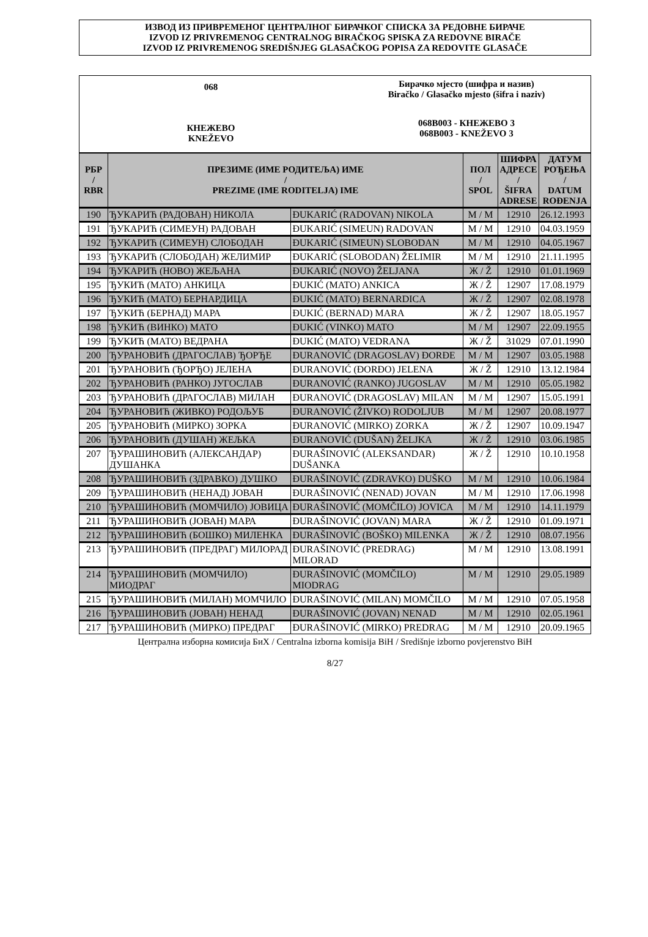ИЗВОД ИЗ ПРИВРЕМЕНОГ ЦЕНТРАЛНОГ БИРАЧКОГ СПИСКА ЗА РЕДОВНЕ БИРАЧЕ
IZVOD IZ PRIVREMENOG CENTRALNOG BIRAČKOG SPISKA ZA REDOVNE BIRAČE
IZVOD IZ PRIVREMENOG SREDIŠNJEG GLASAČKOG POPISA ZA REDOVITE GLASAČE
068
КНЕЖЕВО
KNEŽEVO
Бирачко мјесто (шифра и назив)
Biračko / Glasačko mjesto (šifra i naziv)
068B003 - КНЕЖЕВО 3
068B003 - KNEŽEVO 3
| РБР / RBR | ПРЕЗИМЕ (ИМЕ РОДИТЕЉА) ИМЕ / PREZIME (IME RODITELJA) IME | | ПОЛ / SPOL | ШИФРА АДРЕСЕ / ŠIFRA ADRESE | ДАТУМ РОЂЕЊА / DATUM ROĐENJA |
| --- | --- | --- | --- | --- | --- |
| 190 | ЂУКАРИЋ (РАДОВАН) НИКОЛА | ĐUKARIĆ (RADOVAN) NIKOLA | М / M | 12910 | 26.12.1993 |
| 191 | ЂУКАРИЋ (СИМЕУН) РАДОВАН | ĐUKARIĆ (SIMEUN) RADOVAN | М / M | 12910 | 04.03.1959 |
| 192 | ЂУКАРИЋ (СИМЕУН) СЛОБОДАН | ĐUKARIĆ (SIMEUN) SLOBODAN | М / M | 12910 | 04.05.1967 |
| 193 | ЂУКАРИЋ (СЛОБОДАН) ЖЕЛИМИР | ĐUKARIĆ (SLOBODAN) ŽELIMIR | М / M | 12910 | 21.11.1995 |
| 194 | ЂУКАРИЋ (НОВО) ЖЕЉАНА | ĐUKARIĆ (NOVO) ŽELJANA | Ж / Ž | 12910 | 01.01.1969 |
| 195 | ЂУКИЋ (МАТО) АНКИЦА | ĐUKIĆ (MATO) ANKICA | Ж / Ž | 12907 | 17.08.1979 |
| 196 | ЂУКИЋ (МАТО) БЕРНАРДИЦА | ĐUKIĆ (MATO) BERNARDICA | Ж / Ž | 12907 | 02.08.1978 |
| 197 | ЂУКИЋ (БЕРНАД) МАРА | ĐUKIĆ (BERNAD) MARA | Ж / Ž | 12907 | 18.05.1957 |
| 198 | ЂУКИЋ (ВИНКО) МАТО | ĐUKIĆ (VINKO) MATO | М / M | 12907 | 22.09.1955 |
| 199 | ЂУКИЋ (МАТО) ВЕДРАНА | ĐUKIĆ (MATO) VEDRANA | Ж / Ž | 31029 | 07.01.1990 |
| 200 | ЂУРАНОВИЋ (ДРАГОСЛАВ) ЂОРЂЕ | ĐURANOVIĆ (DRAGOSLAV) ĐORĐE | М / M | 12907 | 03.05.1988 |
| 201 | ЂУРАНОВИЋ (ЂОРЂО) ЈЕЛЕНА | ĐURANOVIĆ (ĐORĐO) JELENA | Ж / Ž | 12910 | 13.12.1984 |
| 202 | ЂУРАНОВИЋ (РАНКО) ЈУГОСЛАВ | ĐURANOVIĆ (RANKO) JUGOSLAV | М / M | 12910 | 05.05.1982 |
| 203 | ЂУРАНОВИЋ (ДРАГОСЛАВ) МИЛАН | ĐURANOVIĆ (DRAGOSLAV) MILAN | М / M | 12907 | 15.05.1991 |
| 204 | ЂУРАНОВИЋ (ЖИВКО) РОДОЉУБ | ĐURANOVIĆ (ŽIVKO) RODOLJUB | М / M | 12907 | 20.08.1977 |
| 205 | ЂУРАНОВИЋ (МИРКО) ЗОРКА | ĐURANOVIĆ (MIRKO) ZORKA | Ж / Ž | 12907 | 10.09.1947 |
| 206 | ЂУРАНОВИЋ (ДУШАН) ЖЕЉКА | ĐURANOVIĆ (DUŠAN) ŽELJKA | Ж / Ž | 12910 | 03.06.1985 |
| 207 | ЂУРАШИНОВИЋ (АЛЕКСАНДАР) ДУШАНКА | ĐURAŠINOVIĆ (ALEKSANDAR) DUŠANKA | Ж / Ž | 12910 | 10.10.1958 |
| 208 | ЂУРАШИНОВИЋ (ЗДРАВКО) ДУШКО | ĐURAŠINOVIĆ (ZDRAVKO) DUŠKO | М / M | 12910 | 10.06.1984 |
| 209 | ЂУРАШИНОВИЋ (НЕНАД) ЈОВАН | ĐURAŠINOVIĆ (NENAD) JOVAN | М / M | 12910 | 17.06.1998 |
| 210 | ЂУРАШИНОВИЋ (МОМЧИЛО) ЈОВИЦА | ĐURAŠINOVIĆ (MOMČILO) JOVICA | М / M | 12910 | 14.11.1979 |
| 211 | ЂУРАШИНОВИЋ (ЈОВАН) МАРА | ĐURAŠINOVIĆ (JOVAN) MARA | Ж / Ž | 12910 | 01.09.1971 |
| 212 | ЂУРАШИНОВИЋ (БОШКО) МИЛЕНКА | ĐURAŠINOVIĆ (BOŠKO) MILENKA | Ж / Ž | 12910 | 08.07.1956 |
| 213 | ЂУРАШИНОВИЋ (ПРЕДРАГ) МИЛОРАД | ĐURAŠINOVIĆ (PREDRAG) MILORAD | М / M | 12910 | 13.08.1991 |
| 214 | ЂУРАШИНОВИЋ (МОМЧИЛО) МИОДРАГ | ĐURAŠINOVIĆ (MOMČILO) MIODRAG | М / M | 12910 | 29.05.1989 |
| 215 | ЂУРАШИНОВИЋ (МИЛАН) МОМЧИЛО | ĐURAŠINOVIĆ (MILAN) MOMČILO | М / M | 12910 | 07.05.1958 |
| 216 | ЂУРАШИНОВИЋ (ЈОВАН) НЕНАД | ĐURAŠINOVIĆ (JOVAN) NENAD | М / M | 12910 | 02.05.1961 |
| 217 | ЂУРАШИНОВИЋ (МИРКО) ПРЕДРАГ | ĐURAŠINOVIĆ (MIRKO) PREDRAG | М / M | 12910 | 20.09.1965 |
Централна изборна комисија БиХ / Centralna izborna komisija BiH / Središnje izborno povjerenstvo BiH
8/27